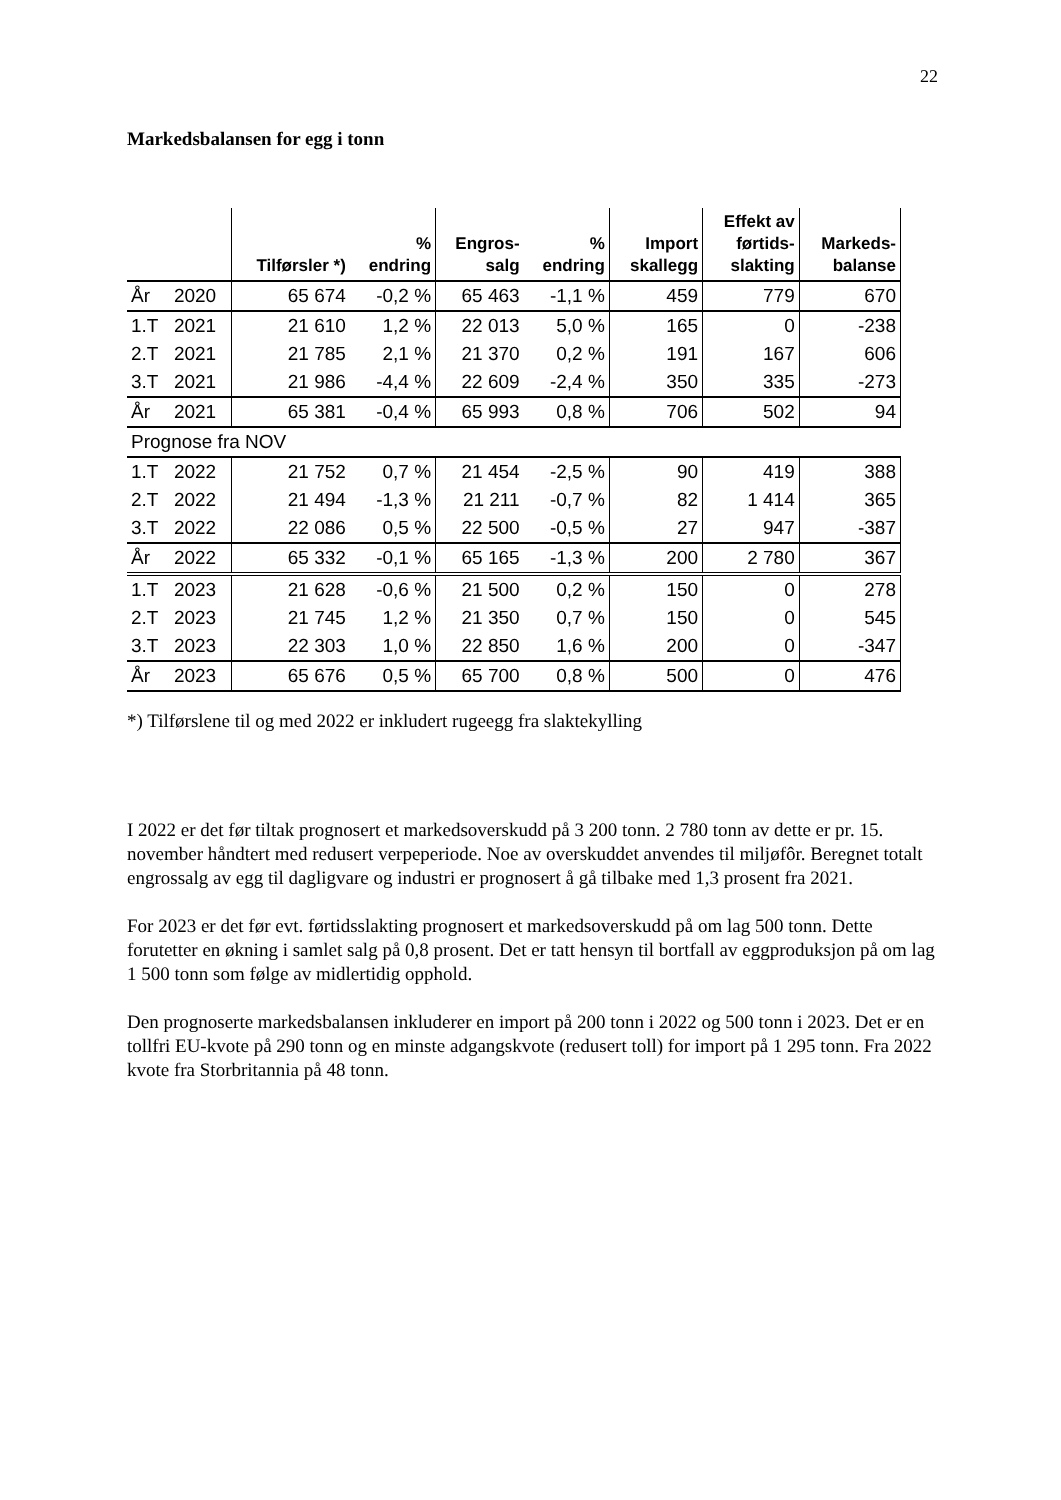22
Markedsbalansen for egg i tonn
| | | Tilførsler *) | % endring | Engros- salg | % endring | Import skallegg | Effekt av førtids- slakting | Markeds- balanse |
| --- | --- | --- | --- | --- | --- | --- | --- | --- |
| År | 2020 | 65 674 | -0,2 % | 65 463 | -1,1 % | 459 | 779 | 670 |
| 1.T | 2021 | 21 610 | 1,2 % | 22 013 | 5,0 % | 165 | 0 | -238 |
| 2.T | 2021 | 21 785 | 2,1 % | 21 370 | 0,2 % | 191 | 167 | 606 |
| 3.T | 2021 | 21 986 | -4,4 % | 22 609 | -2,4 % | 350 | 335 | -273 |
| År | 2021 | 65 381 | -0,4 % | 65 993 | 0,8 % | 706 | 502 | 94 |
| Prognose fra NOV | | | | | | | | |
| 1.T | 2022 | 21 752 | 0,7 % | 21 454 | -2,5 % | 90 | 419 | 388 |
| 2.T | 2022 | 21 494 | -1,3 % | 21 211 | -0,7 % | 82 | 1 414 | 365 |
| 3.T | 2022 | 22 086 | 0,5 % | 22 500 | -0,5 % | 27 | 947 | -387 |
| År | 2022 | 65 332 | -0,1 % | 65 165 | -1,3 % | 200 | 2 780 | 367 |
| 1.T | 2023 | 21 628 | -0,6 % | 21 500 | 0,2 % | 150 | 0 | 278 |
| 2.T | 2023 | 21 745 | 1,2 % | 21 350 | 0,7 % | 150 | 0 | 545 |
| 3.T | 2023 | 22 303 | 1,0 % | 22 850 | 1,6 % | 200 | 0 | -347 |
| År | 2023 | 65 676 | 0,5 % | 65 700 | 0,8 % | 500 | 0 | 476 |
*) Tilførslene til og med 2022 er inkludert rugeegg fra slaktekylling
I 2022 er det før tiltak prognosert et markedsoverskudd på 3 200 tonn. 2 780 tonn av dette er pr. 15. november håndtert med redusert verpeperiode. Noe av overskuddet anvendes til miljøfôr. Beregnet totalt engrossalg av egg til dagligvare og industri er prognosert å gå tilbake med 1,3 prosent fra 2021.
For 2023 er det før evt. førtidsslakting prognosert et markedsoverskudd på om lag 500 tonn. Dette forutetter en økning i samlet salg på 0,8 prosent. Det er tatt hensyn til bortfall av eggproduksjon på om lag 1 500 tonn som følge av midlertidig opphold.
Den prognoserte markedsbalansen inkluderer en import på 200 tonn i 2022 og 500 tonn i 2023. Det er en tollfri EU-kvote på 290 tonn og en minste adgangskvote (redusert toll) for import på 1 295 tonn. Fra 2022 kvote fra Storbritannia på 48 tonn.